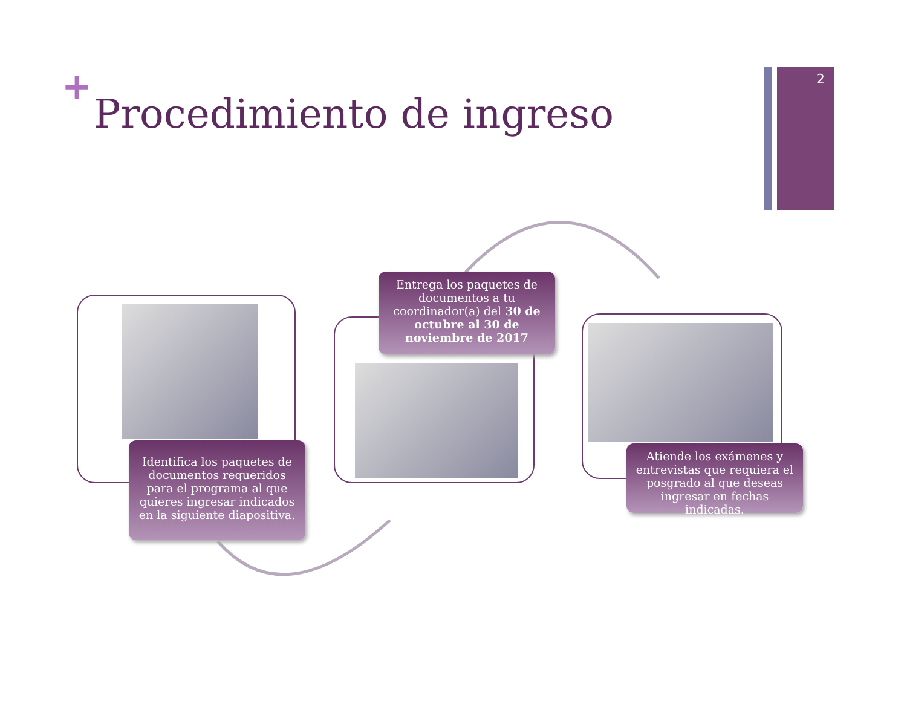2
+
Procedimiento de ingreso
Identifica los paquetes de documentos requeridos para el programa al que quieres ingresar indicados en la siguiente diapositiva.
Entrega los paquetes de documentos a tu coordinador(a) del 30 de octubre al 30 de noviembre de 2017
Atiende los exámenes y entrevistas que requiera el posgrado al que deseas ingresar en fechas indicadas.